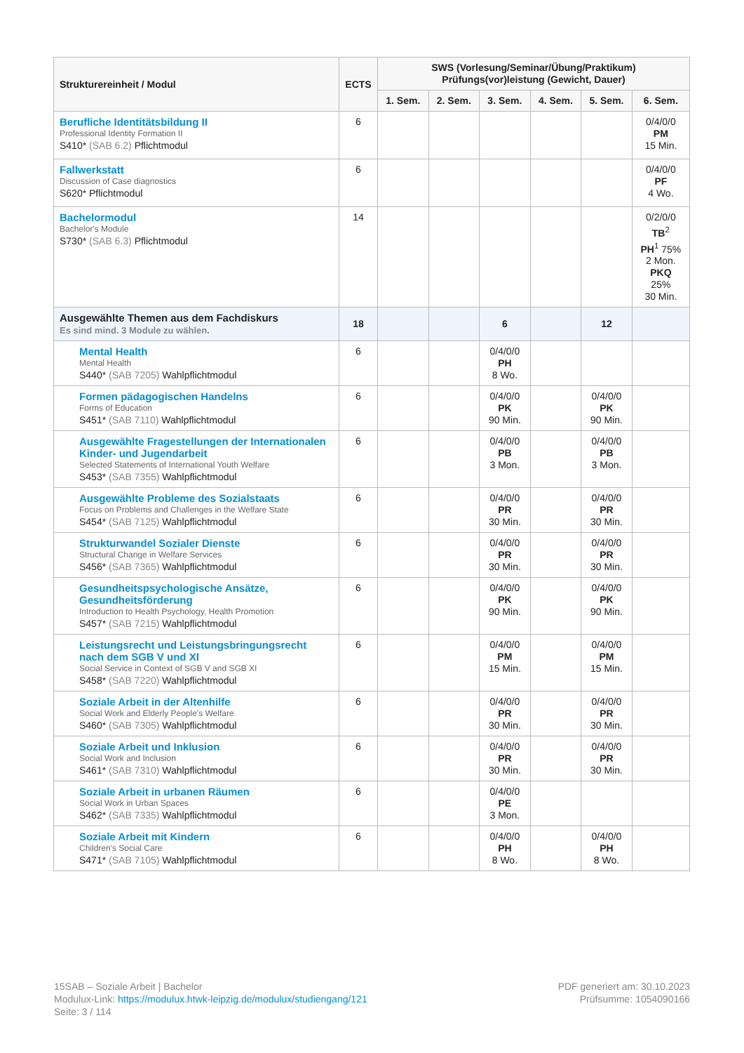| Strukturereinheit / Modul | ECTS | SWS (Vorlesung/Seminar/Übung/Praktikum) Prüfungs(vor)leistung (Gewicht, Dauer) | | | | | |
| --- | --- | --- | --- | --- | --- | --- | --- |
| | | 1. Sem. | 2. Sem. | 3. Sem. | 4. Sem. | 5. Sem. | 6. Sem. |
| Berufliche Identitätsbildung II Professional Identity Formation II S410* (SAB 6.2) Pflichtmodul | 6 | | | | | | 0/4/0/0 PM 15 Min. |
| Fallwerkstatt Discussion of Case diagnostics S620* Pflichtmodul | 6 | | | | | | 0/4/0/0 PF 4 Wo. |
| Bachelormodul Bachelor's Module S730* (SAB 6.3) Pflichtmodul | 14 | | | | | | 0/2/0/0 TB<sup>2</sup> PH<sup>1</sup> 75% 2 Mon. PKQ 25% 30 Min. |
| Ausgewählte Themen aus dem Fachdiskurs Es sind mind. 3 Module zu wählen. | 18 | | | 6 | | 12 | |
| Mental Health Mental Health S440* (SAB 7205) Wahlpflichtmodul | 6 | | | 0/4/0/0 PH 8 Wo. | | | |
| Formen pädagogischen Handelns Forms of Education S451* (SAB 7110) Wahlpflichtmodul | 6 | | | 0/4/0/0 PK 90 Min. | | 0/4/0/0 PK 90 Min. | |
| Ausgewählte Fragestellungen der Internationalen Kinder- und Jugendarbeit Selected Statements of International Youth Welfare S453* (SAB 7355) Wahlpflichtmodul | 6 | | | 0/4/0/0 PB 3 Mon. | | 0/4/0/0 PB 3 Mon. | |
| Ausgewählte Probleme des Sozialstaats Focus on Problems and Challenges in the Welfare State S454* (SAB 7125) Wahlpflichtmodul | 6 | | | 0/4/0/0 PR 30 Min. | | 0/4/0/0 PR 30 Min. | |
| Strukturwandel Sozialer Dienste Structural Change in Welfare Services S456* (SAB 7365) Wahlpflichtmodul | 6 | | | 0/4/0/0 PR 30 Min. | | 0/4/0/0 PR 30 Min. | |
| Gesundheitspsychologische Ansätze, Gesundheitsförderung Introduction to Health Psychology, Health Promotion S457* (SAB 7215) Wahlpflichtmodul | 6 | | | 0/4/0/0 PK 90 Min. | | 0/4/0/0 PK 90 Min. | |
| Leistungsrecht und Leistungsbringungsrecht nach dem SGB V und XI Social Service in Context of SGB V and SGB XI S458* (SAB 7220) Wahlpflichtmodul | 6 | | | 0/4/0/0 PM 15 Min. | | 0/4/0/0 PM 15 Min. | |
| Soziale Arbeit in der Altenhilfe Social Work and Elderly People's Welfare S460* (SAB 7305) Wahlpflichtmodul | 6 | | | 0/4/0/0 PR 30 Min. | | 0/4/0/0 PR 30 Min. | |
| Soziale Arbeit und Inklusion Social Work and Inclusion S461* (SAB 7310) Wahlpflichtmodul | 6 | | | 0/4/0/0 PR 30 Min. | | 0/4/0/0 PR 30 Min. | |
| Soziale Arbeit in urbanen Räumen Social Work in Urban Spaces S462* (SAB 7335) Wahlpflichtmodul | 6 | | | 0/4/0/0 PE 3 Mon. | | | |
| Soziale Arbeit mit Kindern Children's Social Care S471* (SAB 7105) Wahlpflichtmodul | 6 | | | 0/4/0/0 PH 8 Wo. | | 0/4/0/0 PH 8 Wo. | |
15SAB – Soziale Arbeit | Bachelor
Modulux-Link: https://modulux.htwk-leipzig.de/modulux/studiengang/121
Seite: 3 / 114
PDF generiert am: 30.10.2023
Prüfsumme: 1054090166